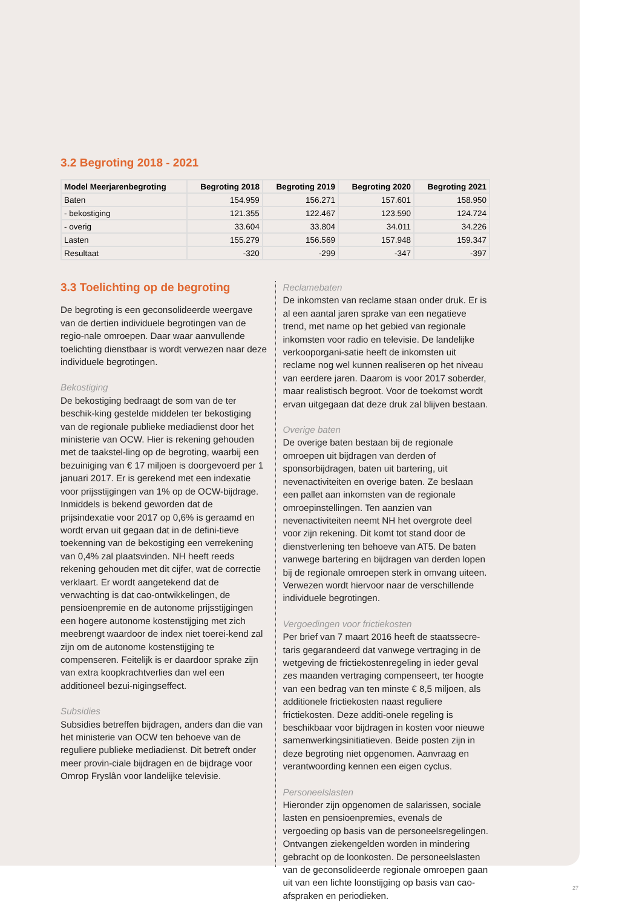3.2 Begroting 2018 - 2021
| Model Meerjarenbegroting | Begroting 2018 | Begroting 2019 | Begroting 2020 | Begroting 2021 |
| --- | --- | --- | --- | --- |
| Baten | 154.959 | 156.271 | 157.601 | 158.950 |
| - bekostiging | 121.355 | 122.467 | 123.590 | 124.724 |
| - overig | 33.604 | 33.804 | 34.011 | 34.226 |
| Lasten | 155.279 | 156.569 | 157.948 | 159.347 |
| Resultaat | -320 | -299 | -347 | -397 |
3.3 Toelichting op de begroting
De begroting is een geconsolideerde weergave van de dertien individuele begrotingen van de regio-nale omroepen. Daar waar aanvullende toelichting dienstbaar is wordt verwezen naar deze individuele begrotingen.
Bekostiging
De bekostiging bedraagt de som van de ter beschik-king gestelde middelen ter bekostiging van de regionale publieke mediadienst door het ministerie van OCW. Hier is rekening gehouden met de taakstel-ling op de begroting, waarbij een bezuiniging van € 17 miljoen is doorgevoerd per 1 januari 2017. Er is gerekend met een indexatie voor prijsstijgingen van 1% op de OCW-bijdrage. Inmiddels is bekend geworden dat de prijsindexatie voor 2017 op 0,6% is geraamd en wordt ervan uit gegaan dat in de defini-tieve toekenning van de bekostiging een verrekening van 0,4% zal plaatsvinden. NH heeft reeds rekening gehouden met dit cijfer, wat de correctie verklaart. Er wordt aangetekend dat de verwachting is dat cao-ontwikkelingen, de pensioenpremie en de autonome prijsstijgingen een hogere autonome kostenstijging met zich meebrengt waardoor de index niet toerei-kend zal zijn om de autonome kostenstijging te compenseren. Feitelijk is er daardoor sprake zijn van extra koopkrachtverlies dan wel een additioneel bezui-nigingseffect.
Subsidies
Subsidies betreffen bijdragen, anders dan die van het ministerie van OCW ten behoeve van de reguliere publieke mediadienst. Dit betreft onder meer provin-ciale bijdragen en de bijdrage voor Omrop Fryslân voor landelijke televisie.
Reclamebaten
De inkomsten van reclame staan onder druk. Er is al een aantal jaren sprake van een negatieve trend, met name op het gebied van regionale inkomsten voor radio en televisie. De landelijke verkooporgani-satie heeft de inkomsten uit reclame nog wel kunnen realiseren op het niveau van eerdere jaren. Daarom is voor 2017 soberder, maar realistisch begroot. Voor de toekomst wordt ervan uitgegaan dat deze druk zal blijven bestaan.
Overige baten
De overige baten bestaan bij de regionale omroepen uit bijdragen van derden of sponsorbijdragen, baten uit bartering, uit nevenactiviteiten en overige baten. Ze beslaan een pallet aan inkomsten van de regionale omroepinstellingen. Ten aanzien van nevenactiviteiten neemt NH het overgrote deel voor zijn rekening. Dit komt tot stand door de dienstverlening ten behoeve van AT5. De baten vanwege bartering en bijdragen van derden lopen bij de regionale omroepen sterk in omvang uiteen. Verwezen wordt hiervoor naar de verschillende individuele begrotingen.
Vergoedingen voor frictiekosten
Per brief van 7 maart 2016 heeft de staatssecre-taris gegarandeerd dat vanwege vertraging in de wetgeving de frictiekostenregeling in ieder geval zes maanden vertraging compenseert, ter hoogte van een bedrag van ten minste € 8,5 miljoen, als additionele frictiekosten naast reguliere frictiekosten. Deze additi-onele regeling is beschikbaar voor bijdragen in kosten voor nieuwe samenwerkingsinitiatieven. Beide posten zijn in deze begroting niet opgenomen. Aanvraag en verantwoording kennen een eigen cyclus.
Personeelslasten
Hieronder zijn opgenomen de salarissen, sociale lasten en pensioenpremies, evenals de vergoeding op basis van de personeelsregelingen. Ontvangen ziekengelden worden in mindering gebracht op de loonkosten. De personeelslasten van de geconsolideerde regionale omroepen gaan uit van een lichte loonstijging op basis van cao-afspraken en periodieken.
27